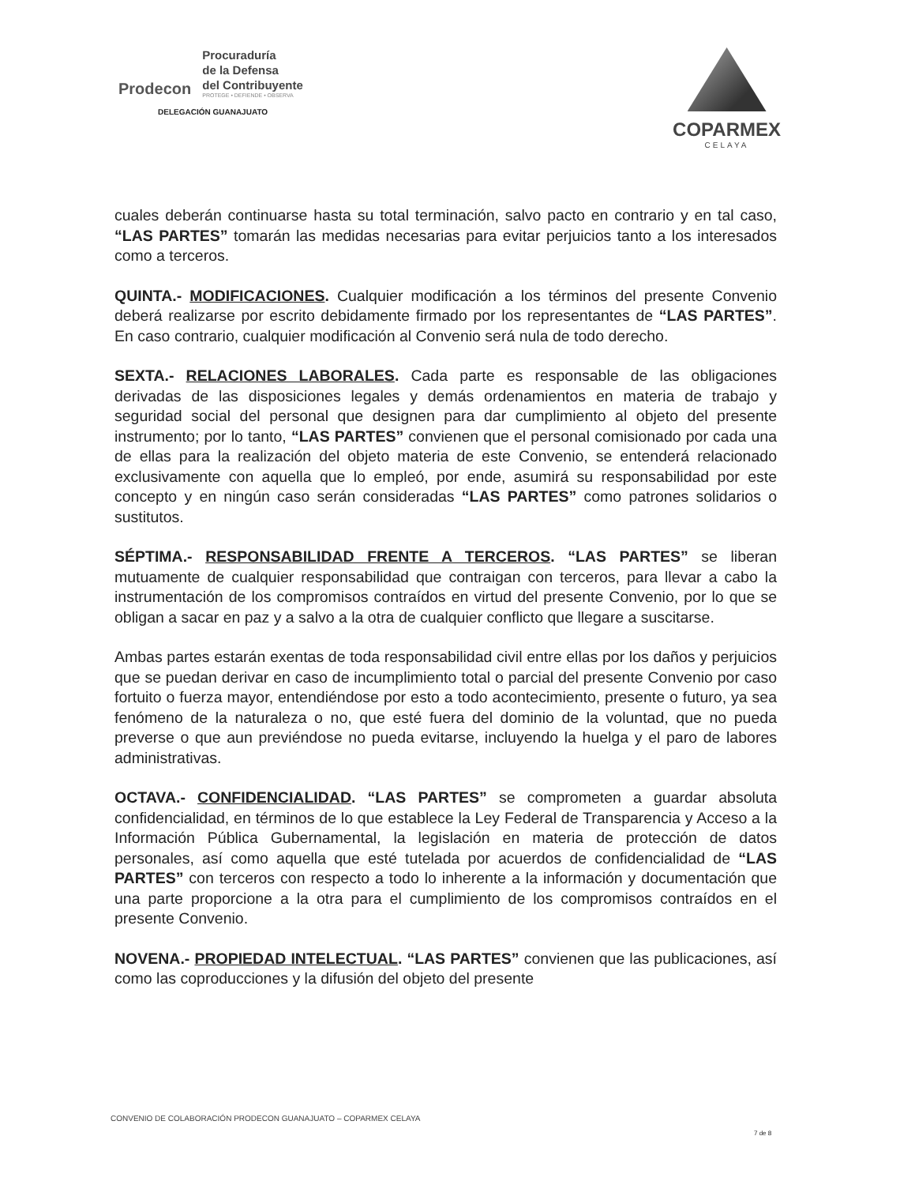Prodecon
Procuraduría
de la Defensa
del Contribuyente
PROTEGE • DEFIENDE • OBSERVA
DELEGACIÓN GUANAJUATO
COPARMEX
CELAYA
cuales deberán continuarse hasta su total terminación, salvo pacto en contrario y en tal caso, “LAS PARTES” tomarán las medidas necesarias para evitar perjuicios tanto a los interesados como a terceros.
QUINTA.- MODIFICACIONES. Cualquier modificación a los términos del presente Convenio deberá realizarse por escrito debidamente firmado por los representantes de “LAS PARTES”. En caso contrario, cualquier modificación al Convenio será nula de todo derecho.
SEXTA.- RELACIONES LABORALES. Cada parte es responsable de las obligaciones derivadas de las disposiciones legales y demás ordenamientos en materia de trabajo y seguridad social del personal que designen para dar cumplimiento al objeto del presente instrumento; por lo tanto, “LAS PARTES” convienen que el personal comisionado por cada una de ellas para la realización del objeto materia de este Convenio, se entenderá relacionado exclusivamente con aquella que lo empleó, por ende, asumirá su responsabilidad por este concepto y en ningún caso serán consideradas “LAS PARTES” como patrones solidarios o sustitutos.
SÉPTIMA.- RESPONSABILIDAD FRENTE A TERCEROS. “LAS PARTES” se liberan mutuamente de cualquier responsabilidad que contraigan con terceros, para llevar a cabo la instrumentación de los compromisos contraídos en virtud del presente Convenio, por lo que se obligan a sacar en paz y a salvo a la otra de cualquier conflicto que llegare a suscitarse.
Ambas partes estarán exentas de toda responsabilidad civil entre ellas por los daños y perjuicios que se puedan derivar en caso de incumplimiento total o parcial del presente Convenio por caso fortuito o fuerza mayor, entendiéndose por esto a todo acontecimiento, presente o futuro, ya sea fenómeno de la naturaleza o no, que esté fuera del dominio de la voluntad, que no pueda preverse o que aun previéndose no pueda evitarse, incluyendo la huelga y el paro de labores administrativas.
OCTAVA.- CONFIDENCIALIDAD. “LAS PARTES” se comprometen a guardar absoluta confidencialidad, en términos de lo que establece la Ley Federal de Transparencia y Acceso a la Información Pública Gubernamental, la legislación en materia de protección de datos personales, así como aquella que esté tutelada por acuerdos de confidencialidad de “LAS PARTES” con terceros con respecto a todo lo inherente a la información y documentación que una parte proporcione a la otra para el cumplimiento de los compromisos contraídos en el presente Convenio.
NOVENA.- PROPIEDAD INTELECTUAL. “LAS PARTES” convienen que las publicaciones, así como las coproducciones y la difusión del objeto del presente
CONVENIO DE COLABORACIÓN PRODECON GUANAJUATO – COPARMEX CELAYA
7 de 8